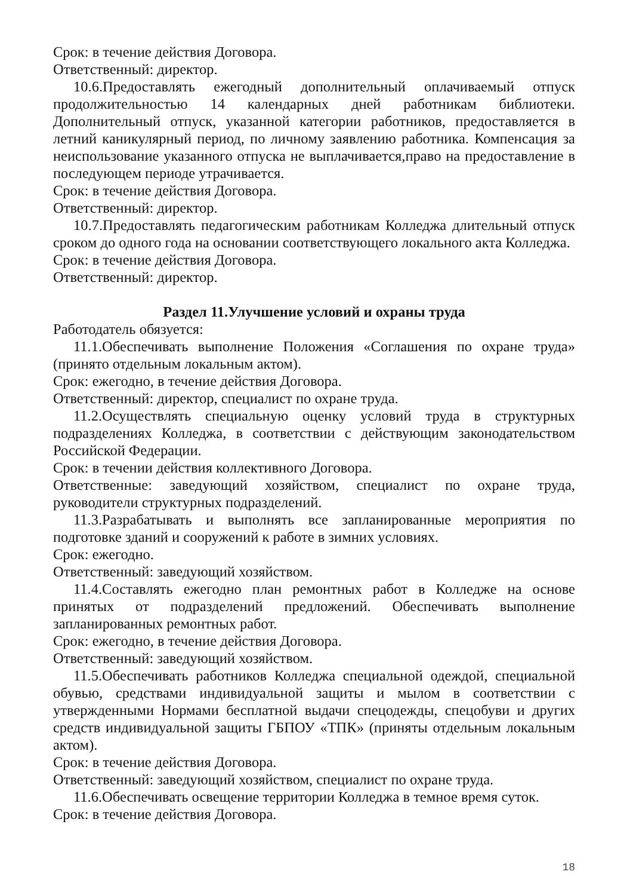Срок: в течение действия Договора.
Ответственный: директор.
10.6.Предоставлять ежегодный дополнительный оплачиваемый отпуск продолжительностью 14 календарных дней работникам библиотеки. Дополнительный отпуск, указанной категории работников, предоставляется в летний каникулярный период, по личному заявлению работника. Компенсация за неиспользование указанного отпуска не выплачивается,право на предоставление в последующем периоде утрачивается.
Срок: в течение действия Договора.
Ответственный: директор.
10.7.Предоставлять педагогическим работникам Колледжа длительный отпуск сроком до одного года на основании соответствующего локального акта Колледжа.
Срок: в течение действия Договора.
Ответственный: директор.
Раздел 11.Улучшение условий и охраны труда
Работодатель обязуется:
11.1.Обеспечивать выполнение Положения «Соглашения по охране труда» (принято отдельным локальным актом).
Срок: ежегодно, в течение действия Договора.
Ответственный: директор, специалист по охране труда.
11.2.Осуществлять специальную оценку условий труда в структурных подразделениях Колледжа, в соответствии с действующим законодательством Российской Федерации.
Срок: в течении действия коллективного Договора.
Ответственные: заведующий хозяйством, специалист по охране труда, руководители структурных подразделений.
11.3.Разрабатывать и выполнять все запланированные мероприятия по подготовке зданий и сооружений к работе в зимних условиях.
Срок: ежегодно.
Ответственный: заведующий хозяйством.
11.4.Составлять ежегодно план ремонтных работ в Колледже на основе принятых от подразделений предложений. Обеспечивать выполнение запланированных ремонтных работ.
Срок: ежегодно, в течение действия Договора.
Ответственный: заведующий хозяйством.
11.5.Обеспечивать работников Колледжа специальной одеждой, специальной обувью, средствами индивидуальной защиты и мылом в соответствии с утвержденными Нормами бесплатной выдачи спецодежды, спецобуви и других средств индивидуальной защиты ГБПОУ «ТПК» (приняты отдельным локальным актом).
Срок: в течение действия Договора.
Ответственный: заведующий хозяйством, специалист по охране труда.
11.6.Обеспечивать освещение территории Колледжа в темное время суток.
Срок: в течение действия Договора.
18